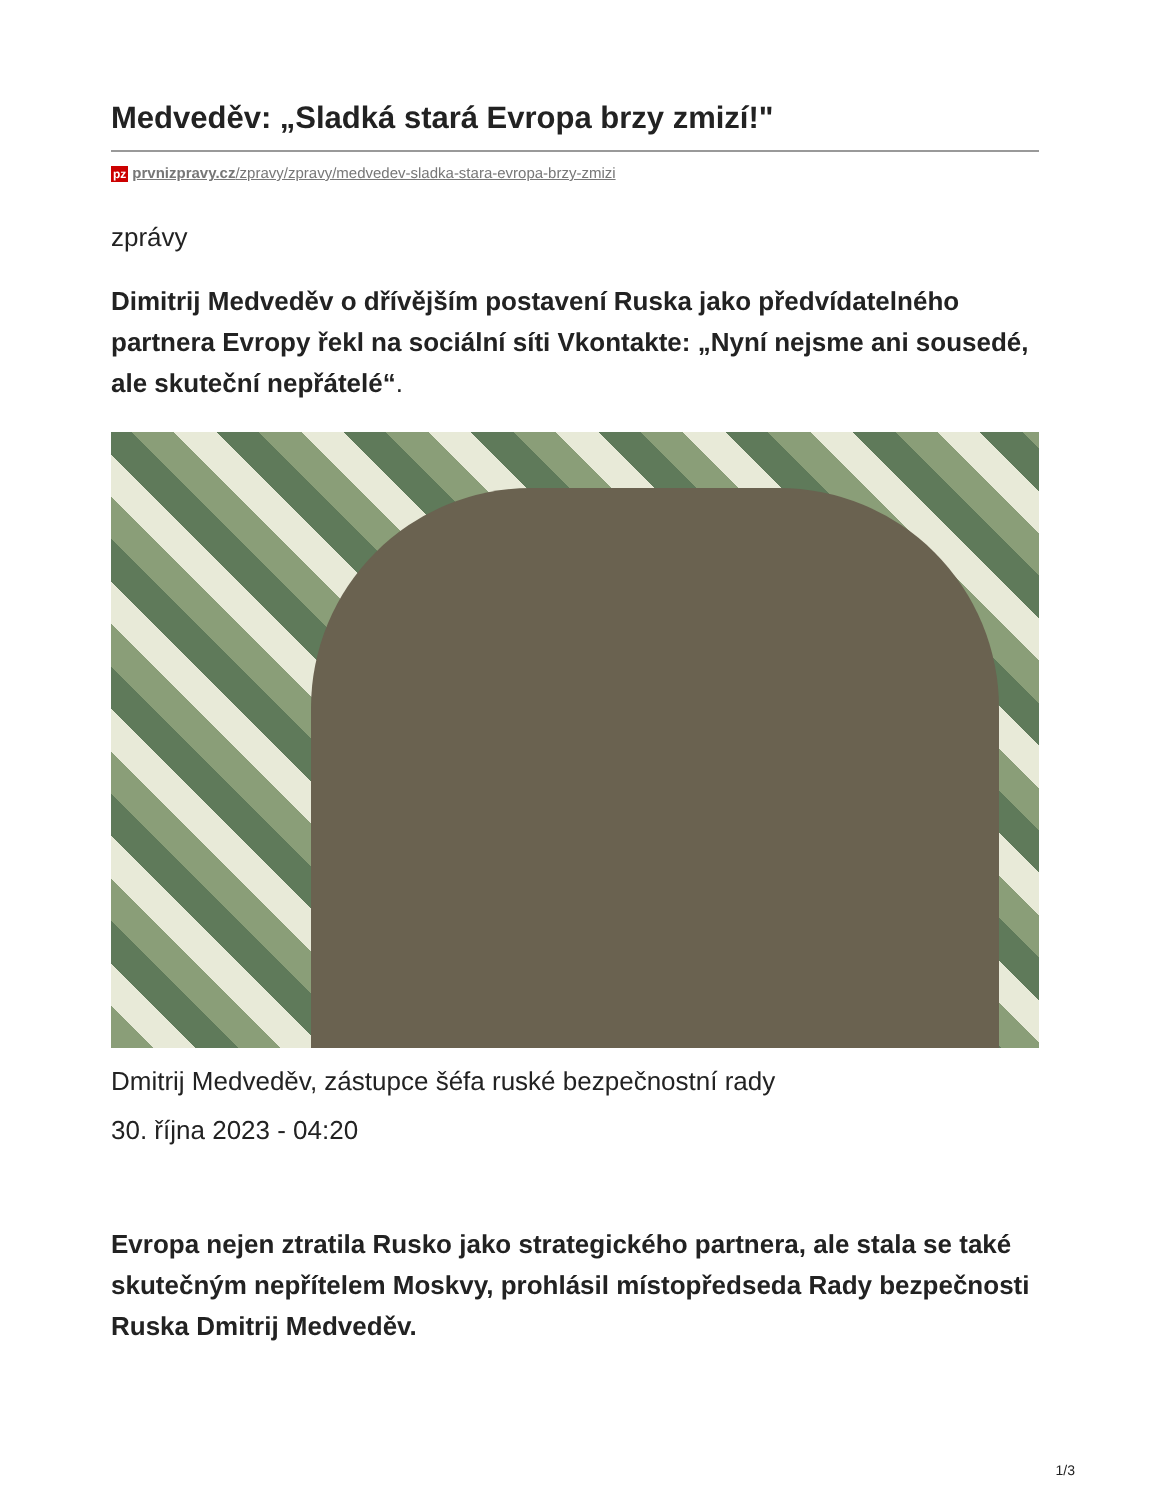Medveděv: „Sladká stará Evropa brzy zmizí!"
pz prvnizpravy.cz/zpravy/zpravy/medvedev-sladka-stara-evropa-brzy-zmizi
zprávy
Dimitrij Medveděv o dřívějším postavení Ruska jako předvídatelného partnera Evropy řekl na sociální síti Vkontakte: „Nyní nejsme ani sousedé, ale skuteční nepřátelé“.
Dmitrij Medveděv, zástupce šéfa ruské bezpečnostní rady
30. října 2023 - 04:20
Evropa nejen ztratila Rusko jako strategického partnera, ale stala se také skutečným nepřítelem Moskvy, prohlásil místopředseda Rady bezpečnosti Ruska Dmitrij Medveděv.
1/3